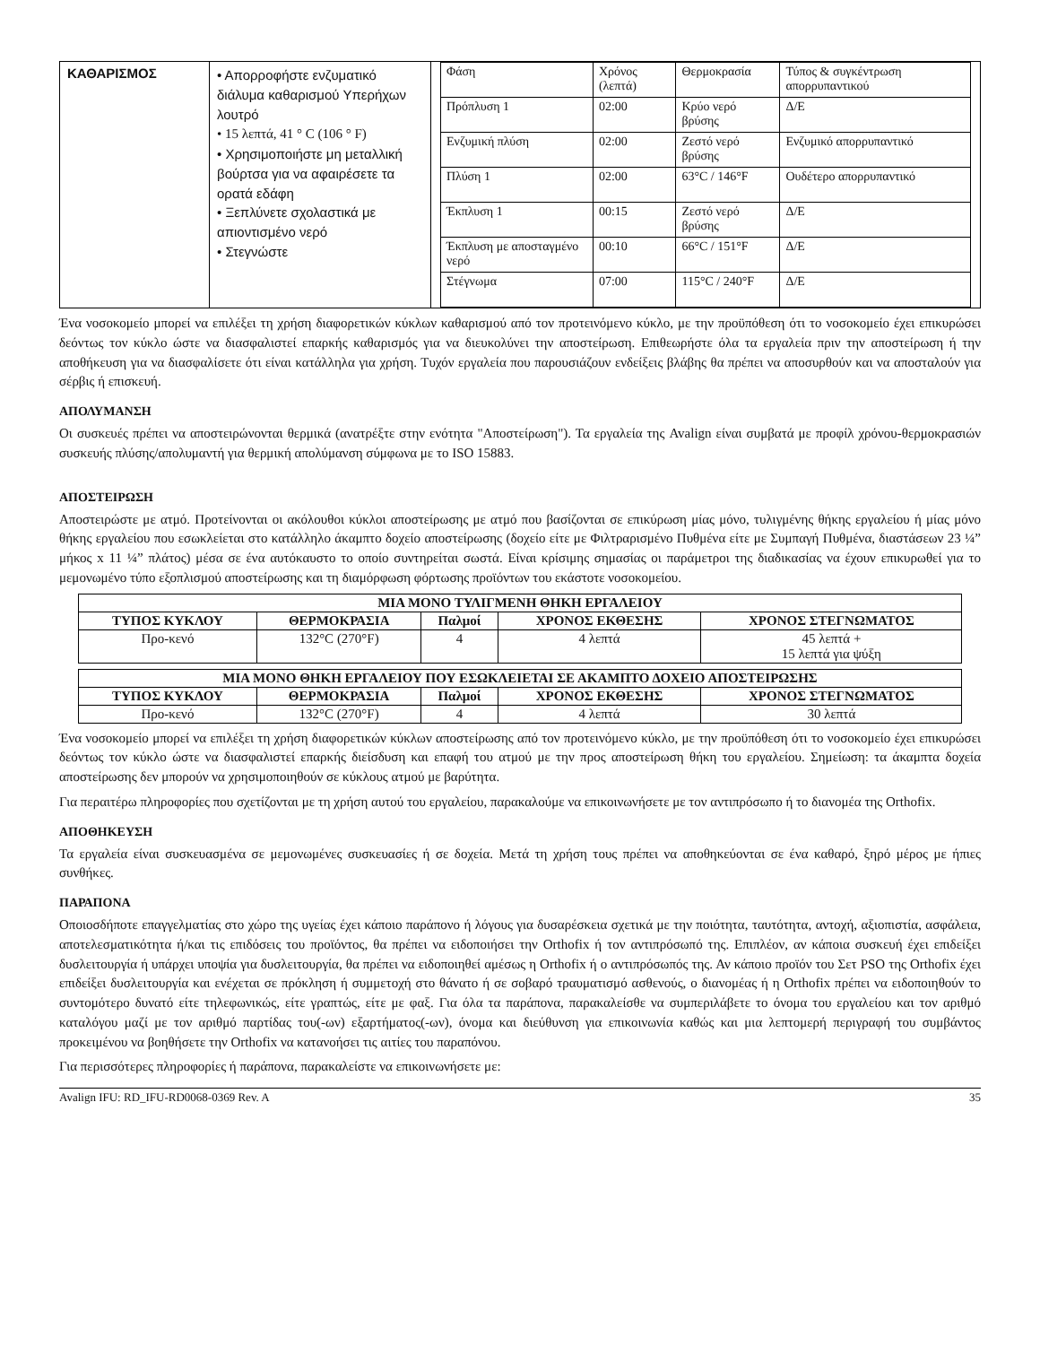| ΚΑΘΑΡΙΣΜΟΣ | • Απορροφήστε ενζυματικό διάλυμα καθαρισμού Υπερήχων λουτρό • 15 λεπτά, 41 ° C (106 ° F) • Χρησιμοποιήστε μη μεταλλική βούρτσα για να αφαιρέσετε τα ορατά εδάφη • Ξεπλύνετε σχολαστικά με απιοντισμένο νερό • Στεγνώστε | / Φάση / Χρόνος (λεπτά) / Θερμοκρασία / Τύπος & συγκέντρωση απορρυπαντικού / / Πρόπλυση 1 / 02:00 / Κρύο νερό βρύσης / Δ/Ε / / Ενζυμική πλύση / 02:00 / Ζεστό νερό βρύσης / Ενζυμικό απορρυπαντικό / / Πλύση 1 / 02:00 / 63°C / 146°F / Ουδέτερο απορρυπαντικό / / Έκπλυση 1 / 00:15 / Ζεστό νερό βρύσης / Δ/Ε / / Έκπλυση με αποσταγμένο νερό / 00:10 / 66°C / 151°F / Δ/Ε / / Στέγνωμα / 07:00 / 115°C / 240°F / Δ/Ε / |
Ένα νοσοκομείο μπορεί να επιλέξει τη χρήση διαφορετικών κύκλων καθαρισμού από τον προτεινόμενο κύκλο, με την προϋπόθεση ότι το νοσοκομείο έχει επικυρώσει δεόντως τον κύκλο ώστε να διασφαλιστεί επαρκής καθαρισμός για να διευκολύνει την αποστείρωση. Επιθεωρήστε όλα τα εργαλεία πριν την αποστείρωση ή την αποθήκευση για να διασφαλίσετε ότι είναι κατάλληλα για χρήση. Τυχόν εργαλεία που παρουσιάζουν ενδείξεις βλάβης θα πρέπει να αποσυρθούν και να αποσταλούν για σέρβις ή επισκευή.
ΑΠΟΛΥΜΑΝΣΗ
Οι συσκευές πρέπει να αποστειρώνονται θερμικά (ανατρέξτε στην ενότητα "Αποστείρωση"). Τα εργαλεία της Avalign είναι συμβατά με προφίλ χρόνου-θερμοκρασιών συσκευής πλύσης/απολυμαντή για θερμική απολύμανση σύμφωνα με το ISO 15883.
ΑΠΟΣΤΕΙΡΩΣΗ
Αποστειρώστε με ατμό. Προτείνονται οι ακόλουθοι κύκλοι αποστείρωσης με ατμό που βασίζονται σε επικύρωση μίας μόνο, τυλιγμένης θήκης εργαλείου ή μίας μόνο θήκης εργαλείου που εσωκλείεται στο κατάλληλο άκαμπτο δοχείο αποστείρωσης (δοχείο είτε με Φιλτραρισμένο Πυθμένα είτε με Συμπαγή Πυθμένα, διαστάσεων 23 ¼” μήκος x 11 ¼” πλάτος) μέσα σε ένα αυτόκαυστο το οποίο συντηρείται σωστά. Είναι κρίσιμης σημασίας οι παράμετροι της διαδικασίας να έχουν επικυρωθεί για το μεμονωμένο τύπο εξοπλισμού αποστείρωσης και τη διαμόρφωση φόρτωσης προϊόντων του εκάστοτε νοσοκομείου.
| ΜΙΑ ΜΟΝΟ ΤΥΛΙΓΜΕΝΗ ΘΗΚΗ ΕΡΓΑΛΕΙΟΥ | | | | |
| --- | --- | --- | --- | --- |
| ΤΥΠΟΣ ΚΥΚΛΟΥ | ΘΕΡΜΟΚΡΑΣΙΑ | Παλμοί | ΧΡΟΝΟΣ ΕΚΘΕΣΗΣ | ΧΡΟΝΟΣ ΣΤΕΓΝΩΜΑΤΟΣ |
| Προ-κενό | 132°C (270°F) | 4 | 4 λεπτά | 45 λεπτά + 15 λεπτά για ψύξη |
| ΜΙΑ ΜΟΝΟ ΘΗΚΗ ΕΡΓΑΛΕΙΟΥ ΠΟΥ ΕΣΩΚΛΕΙΕΤΑΙ ΣΕ ΑΚΑΜΠΤΟ ΔΟΧΕΙΟ ΑΠΟΣΤΕΙΡΩΣΗΣ | | | | |
| --- | --- | --- | --- | --- |
| ΤΥΠΟΣ ΚΥΚΛΟΥ | ΘΕΡΜΟΚΡΑΣΙΑ | Παλμοί | ΧΡΟΝΟΣ ΕΚΘΕΣΗΣ | ΧΡΟΝΟΣ ΣΤΕΓΝΩΜΑΤΟΣ |
| Προ-κενό | 132°C (270°F) | 4 | 4 λεπτά | 30 λεπτά |
Ένα νοσοκομείο μπορεί να επιλέξει τη χρήση διαφορετικών κύκλων αποστείρωσης από τον προτεινόμενο κύκλο, με την προϋπόθεση ότι το νοσοκομείο έχει επικυρώσει δεόντως τον κύκλο ώστε να διασφαλιστεί επαρκής διείσδυση και επαφή του ατμού με την προς αποστείρωση θήκη του εργαλείου. Σημείωση: τα άκαμπτα δοχεία αποστείρωσης δεν μπορούν να χρησιμοποιηθούν σε κύκλους ατμού με βαρύτητα.
Για περαιτέρω πληροφορίες που σχετίζονται με τη χρήση αυτού του εργαλείου, παρακαλούμε να επικοινωνήσετε με τον αντιπρόσωπο ή το διανομέα της Orthofix.
ΑΠΟΘΗΚΕΥΣΗ
Τα εργαλεία είναι συσκευασμένα σε μεμονωμένες συσκευασίες ή σε δοχεία. Μετά τη χρήση τους πρέπει να αποθηκεύονται σε ένα καθαρό, ξηρό μέρος με ήπιες συνθήκες.
ΠΑΡΑΠΟΝΑ
Οποιοσδήποτε επαγγελματίας στο χώρο της υγείας έχει κάποιο παράπονο ή λόγους για δυσαρέσκεια σχετικά με την ποιότητα, ταυτότητα, αντοχή, αξιοπιστία, ασφάλεια, αποτελεσματικότητα ή/και τις επιδόσεις του προϊόντος, θα πρέπει να ειδοποιήσει την Orthofix ή τον αντιπρόσωπό της. Επιπλέον, αν κάποια συσκευή έχει επιδείξει δυσλειτουργία ή υπάρχει υποψία για δυσλειτουργία, θα πρέπει να ειδοποιηθεί αμέσως η Orthofix ή ο αντιπρόσωπός της. Αν κάποιο προϊόν του Σετ PSO της Orthofix έχει επιδείξει δυσλειτουργία και ενέχεται σε πρόκληση ή συμμετοχή στο θάνατο ή σε σοβαρό τραυματισμό ασθενούς, ο διανομέας ή η Orthofix πρέπει να ειδοποιηθούν το συντομότερο δυνατό είτε τηλεφωνικώς, είτε γραπτώς, είτε με φαξ. Για όλα τα παράπονα, παρακαλείσθε να συμπεριλάβετε το όνομα του εργαλείου και τον αριθμό καταλόγου μαζί με τον αριθμό παρτίδας του(-ων) εξαρτήματος(-ων), όνομα και διεύθυνση για επικοινωνία καθώς και μια λεπτομερή περιγραφή του συμβάντος προκειμένου να βοηθήσετε την Orthofix να κατανοήσει τις αιτίες του παραπόνου.
Για περισσότερες πληροφορίες ή παράπονα, παρακαλείστε να επικοινωνήσετε με:
Avalign IFU: RD_IFU-RD0068-0369 Rev. A 35